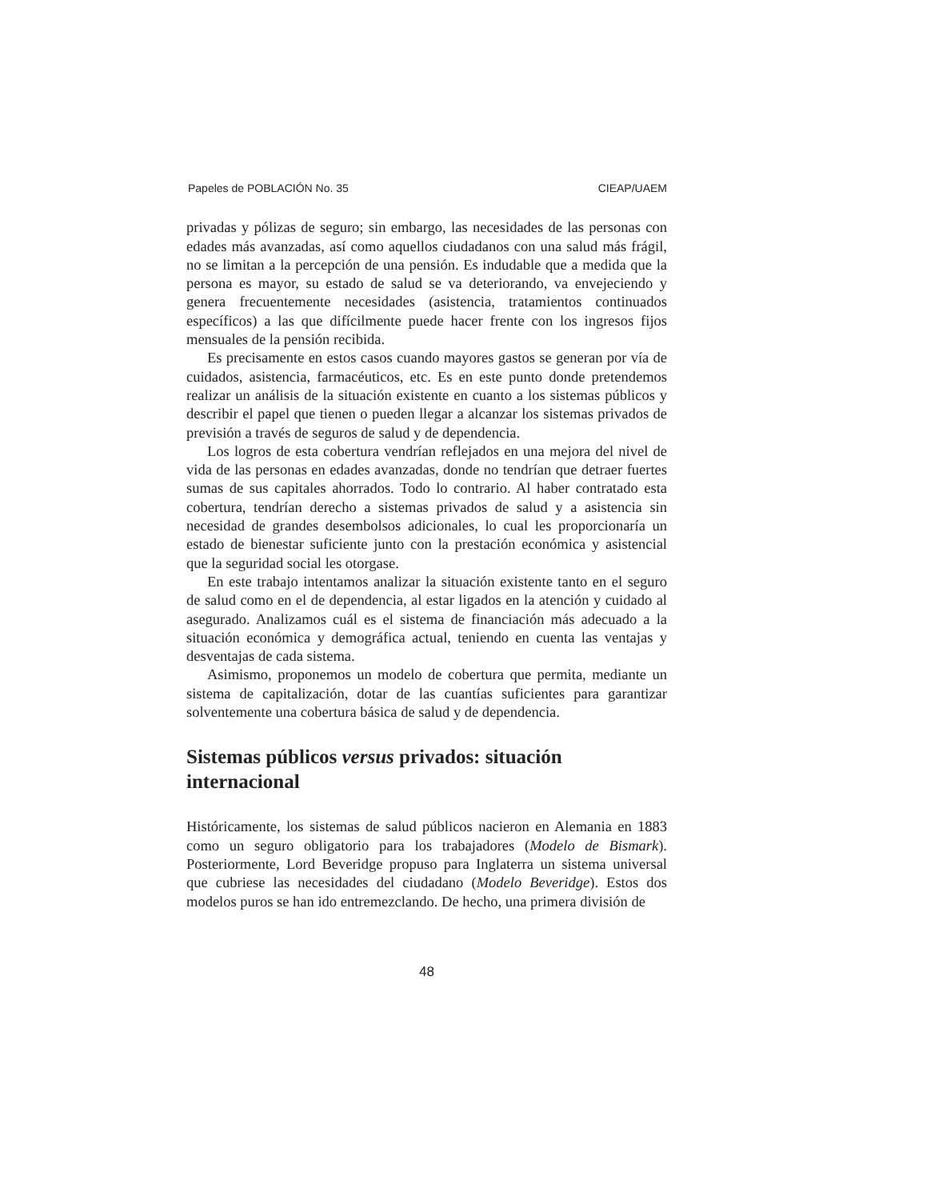Papeles de POBLACIÓN No. 35 CIEAP/UAEM
privadas y pólizas de seguro; sin embargo, las necesidades de las personas con edades más avanzadas, así como aquellos ciudadanos con una salud más frágil, no se limitan a la percepción de una pensión. Es indudable que a medida que la persona es mayor, su estado de salud se va deteriorando, va envejeciendo y genera frecuentemente necesidades (asistencia, tratamientos continuados específicos) a las que difícilmente puede hacer frente con los ingresos fijos mensuales de la pensión recibida.
Es precisamente en estos casos cuando mayores gastos se generan por vía de cuidados, asistencia, farmacéuticos, etc. Es en este punto donde pretendemos realizar un análisis de la situación existente en cuanto a los sistemas públicos y describir el papel que tienen o pueden llegar a alcanzar los sistemas privados de previsión a través de seguros de salud y de dependencia.
Los logros de esta cobertura vendrían reflejados en una mejora del nivel de vida de las personas en edades avanzadas, donde no tendrían que detraer fuertes sumas de sus capitales ahorrados. Todo lo contrario. Al haber contratado esta cobertura, tendrían derecho a sistemas privados de salud y a asistencia sin necesidad de grandes desembolsos adicionales, lo cual les proporcionaría un estado de bienestar suficiente junto con la prestación económica y asistencial que la seguridad social les otorgase.
En este trabajo intentamos analizar la situación existente tanto en el seguro de salud como en el de dependencia, al estar ligados en la atención y cuidado al asegurado. Analizamos cuál es el sistema de financiación más adecuado a la situación económica y demográfica actual, teniendo en cuenta las ventajas y desventajas de cada sistema.
Asimismo, proponemos un modelo de cobertura que permita, mediante un sistema de capitalización, dotar de las cuantías suficientes para garantizar solventemente una cobertura básica de salud y de dependencia.
Sistemas públicos versus privados: situación
internacional
Históricamente, los sistemas de salud públicos nacieron en Alemania en 1883 como un seguro obligatorio para los trabajadores (Modelo de Bismark). Posteriormente, Lord Beveridge propuso para Inglaterra un sistema universal que cubriese las necesidades del ciudadano (Modelo Beveridge). Estos dos modelos puros se han ido entremezclando. De hecho, una primera división de
48